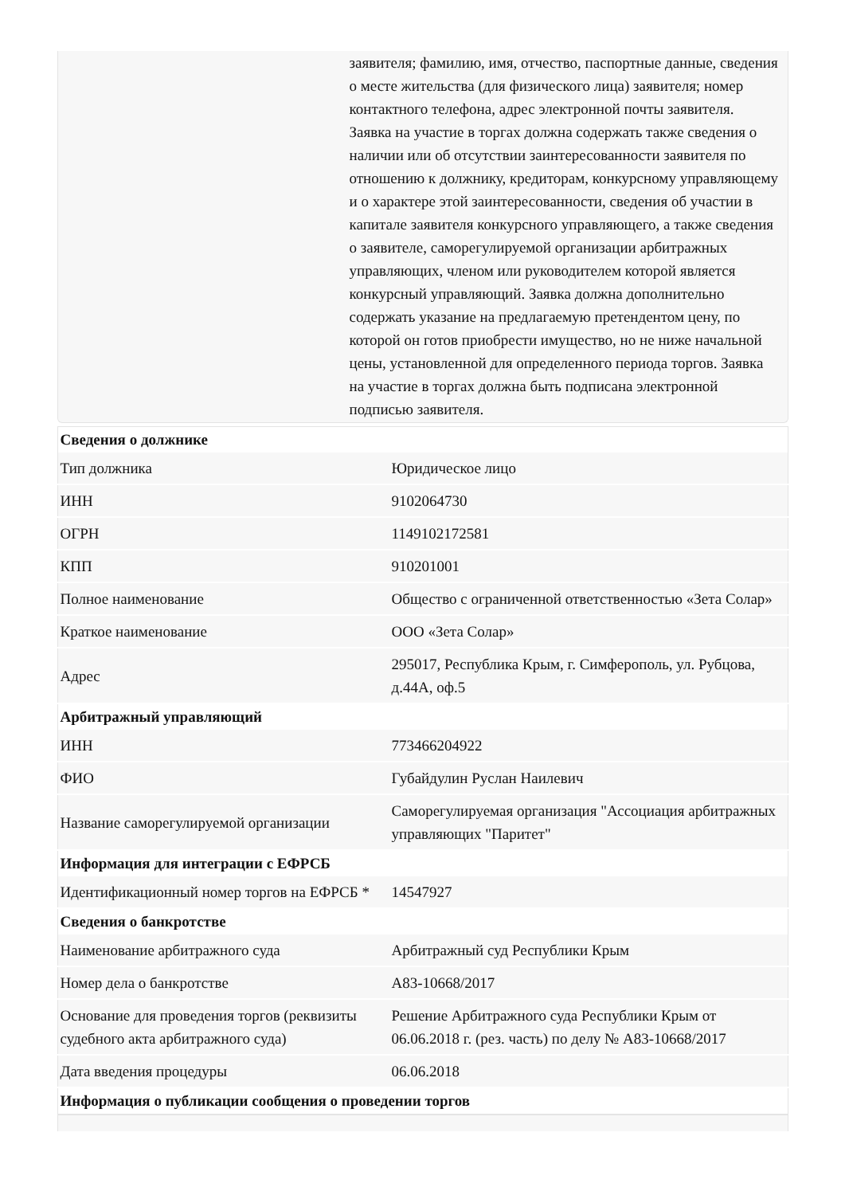заявителя; фамилию, имя, отчество, паспортные данные, сведения о месте жительства (для физического лица) заявителя; номер контактного телефона, адрес электронной почты заявителя. Заявка на участие в торгах должна содержать также сведения о наличии или об отсутствии заинтересованности заявителя по отношению к должнику, кредиторам, конкурсному управляющему и о характере этой заинтересованности, сведения об участии в капитале заявителя конкурсного управляющего, а также сведения о заявителе, саморегулируемой организации арбитражных управляющих, членом или руководителем которой является конкурсный управляющий. Заявка должна дополнительно содержать указание на предлагаемую претендентом цену, по которой он готов приобрести имущество, но не ниже начальной цены, установленной для определенного периода торгов. Заявка на участие в торгах должна быть подписана электронной подписью заявителя.
| Сведения о должнике | |
| --- | --- |
| Тип должника | Юридическое лицо |
| ИНН | 9102064730 |
| ОГРН | 1149102172581 |
| КПП | 910201001 |
| Полное наименование | Общество с ограниченной ответственностью «Зета Солар» |
| Краткое наименование | ООО «Зета Солар» |
| Адрес | 295017, Республика Крым, г. Симферополь, ул. Рубцова, д.44А, оф.5 |
| Арбитражный управляющий | |
| ИНН | 773466204922 |
| ФИО | Губайдулин Руслан Наилевич |
| Название саморегулируемой организации | Саморегулируемая организация "Ассоциация арбитражных управляющих "Паритет" |
| Информация для интеграции с ЕФРСБ | |
| Идентификационный номер торгов на ЕФРСБ * | 14547927 |
| Сведения о банкротстве | |
| Наименование арбитражного суда | Арбитражный суд Республики Крым |
| Номер дела о банкротстве | А83-10668/2017 |
| Основание для проведения торгов (реквизиты судебного акта арбитражного суда) | Решение Арбитражного суда Республики Крым от 06.06.2018 г. (рез. часть) по делу № А83-10668/2017 |
| Дата введения процедуры | 06.06.2018 |
| Информация о публикации сообщения о проведении торгов | |